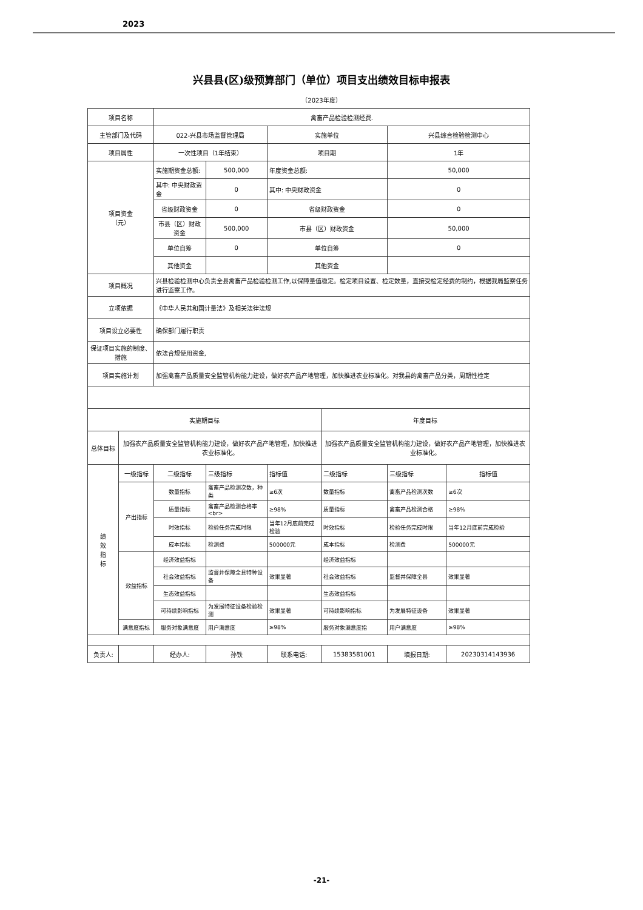2023
兴县县(区)级预算部门（单位）项目支出绩效目标申报表
（2023年度）
| 项目名称 | | 禽畜产品检验检测经费. | | | | | |
| 主管部门及代码 | | 022-兴县市场监督管理局 | | 实施单位 | | 兴县综合检验检测中心 | |
| 项目属性 | | 一次性项目（1年结束） | | 项目期 | | 1年 | |
| 项目资金 （元） | | 实施期资金总额: | 500,000 | 年度资金总额: | | 50,000 | |
| | | 其中: 中央财政资金 | 0 | 其中: 中央财政资金 | | 0 | |
| | | 省级财政资金 | 0 | 省级财政资金 | | 0 | |
| | | 市县（区）财政资金 | 500,000 | 市县（区）财政资金 | | 50,000 | |
| | | 单位自筹 | 0 | 单位自筹 | | 0 | |
| | | 其他资金 | | 其他资金 | | | |
| 项目概况 | | 兴县检验检测中心负责全县禽畜产品检验检测工作,以保障量值稳定。检定项目设置、检定数量，直接受检定经费的制约，根据我局监察任务进行监察工作。 | | | | | |
| 立项依据 | | 《中华人民共和国计量法》及相关法律法规 | | | | | |
| 项目设立必要性 | | 确保部门履行职责 | | | | | |
| 保证项目实施的制度、措施 | | 依法合规使用资金, | | | | | |
| 项目实施计划 | | 加强禽畜产品质量安全监管机构能力建设，做好农产品产地管理，加快推进农业标准化。对我县的禽畜产品分类，周期性检定 | | | | | |
| 实施期目标 | | | | | 年度目标 | | |
| 总体目标 | 加强农产品质量安全监管机构能力建设，做好农产品产地管理，加快推进农业标准化。 | | | | 加强农产品质量安全监管机构能力建设，做好农产品产地管理，加快推进农业标准化。 | | |
| 绩 效 指 标 | 一级指标 | 二级指标 | 三级指标 | 指标值 | 二级指标 | 三级指标 | 指标值 |
| | 产出指标 | 数量指标 | 禽畜产品检测次数，种类 | ≥6次 | 数量指标 | 禽畜产品检测次数 | ≥6次 |
| | | 质量指标 | 禽畜产品检测合格率<br> | ≥98% | 质量指标 | 禽畜产品检测合格 | ≥98% |
| | | 时效指标 | 检验任务完成时限 | 当年12月底前完成检验 | 时效指标 | 检验任务完成时限 | 当年12月底前完成检验 |
| | | 成本指标 | 检测费 | 500000元 | 成本指标 | 检测费 | 500000元 |
| | 效益指标 | 经济效益指标 | | | 经济效益指标 | | |
| | | 社会效益指标 | 监督并保障全县特种设备 | 效果显著 | 社会效益指标 | 监督并保障全县 | 效果显著 |
| | | 生态效益指标 | | | 生态效益指标 | | |
| | | 可持续影响指标 | 为发展特征设备检验检测 | 效果显著 | 可持续影响指标 | 为发展特征设备 | 效果显著 |
| | 满意度指标 | 服务对象满意度 | 用户满意度 | ≥98% | 服务对象满意度指 | 用户满意度 | ≥98% |
| 负责人: | | 经办人: | 孙铁 | 联系电话: | 15383581001 | 填报日期: | 20230314143936 |
-21-